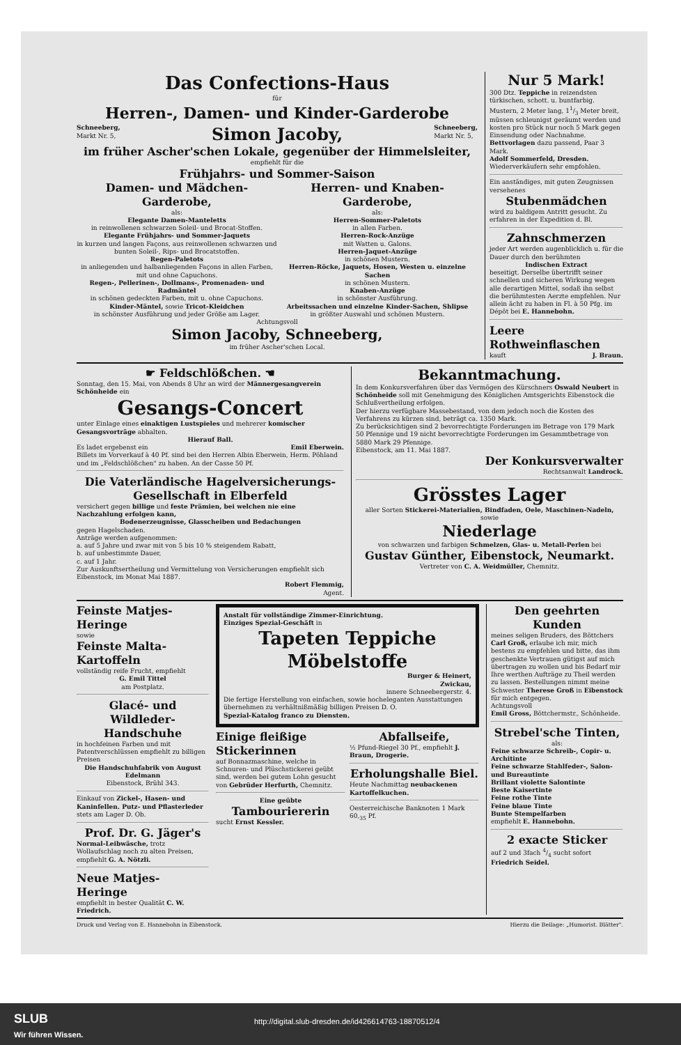Das Confections-Haus
für
Herren-, Damen- und Kinder-Garderobe
Schneeberg,
Markt Nr. 5, Simon Jacoby, Schneeberg,
Markt Nr. 5,
im früher Ascher'schen Lokale, gegenüber der Himmelsleiter,
empfiehlt für die
Frühjahrs- und Sommer-Saison
Damen- und Mädchen-Garderobe,
als:
Elegante Damen-Manteletts
in reinwollenen schwarzen Soleil- und Brocat-Stoffen.
Elegante Frühjahrs- und Sommer-Jaquets
in kurzen und langen Façons, aus reinwollenen schwarzen und bunten Soleil-, Rips- und Brocatstoffen.
Regen-Paletots
in anliegenden und halbanliegenden Façons in allen Farben, mit und ohne Capuchons.
Regen-, Pellerinen-, Dollmans-, Promenaden- und Radmäntel
in schönen gedeckten Farben, mit u. ohne Capuchons.
Kinder-Mäntel, sowie Tricot-Kleidchen
in schönster Ausführung und jeder Größe am Lager.
Herren- und Knaben-Garderobe,
als:
Herren-Sommer-Paletots
in allen Farben.
Herren-Rock-Anzüge
mit Watten u. Galons.
Herren-Jaquet-Anzüge
in schönen Mustern.
Herren-Röcke, Jaquets, Hosen, Westen u. einzelne Sachen
in schönen Mustern.
Knaben-Anzüge
in schönster Ausführung.
Arbeitssachen und einzelne Kinder-Sachen, Shlipse
in größter Auswahl und schönen Mustern.
Achtungsvoll
Simon Jacoby, Schneeberg,
im früher Ascher'schen Local.
Nur 5 Mark!
300 Dtz. Teppiche in reizendsten türkischen, schott. u. buntfarbig. Mustern, 2 Meter lang, 11/3 Meter breit, müssen schleunigst geräumt werden und kosten pro Stück nur noch 5 Mark gegen Einsendung oder Nachnahme. Bettvorlagen dazu passend, Paar 3 Mark.
Adolf Sommerfeld, Dresden.
Wiederverkäufern sehr empfohlen.
Ein anständiges, mit guten Zeugnissen versehenes
Stubenmädchen
wird zu baldigem Antritt gesucht. Zu erfahren in der Expedition d. Bl.
Zahnschmerzen
jeder Art werden augenblicklich u. für die Dauer durch den berühmten
Indischen Extract
beseitigt. Derselbe übertrifft seiner schnellen und sicheren Wirkung wegen alle derartigen Mittel, sodaß ihn selbst die berühmtesten Aerzte empfehlen. Nur allein ächt zu haben in Fl. à 50 Pfg. im Dépôt bei E. Hannebohn.
Leere Rothweinflaschen
kauft J. Braun.
☛ Feldschlößchen. ☚
Sonntag, den 15. Mai, von Abends 8 Uhr an wird der Männergesangverein Schönheide ein
Gesangs-Concert
unter Einlage eines einaktigen Lustspieles und mehrerer komischer Gesangsvorträge abhalten.
Hierauf Ball.
Es ladet ergebenst ein Emil Eberwein.
Billets im Vorverkauf à 40 Pf. sind bei den Herren Albin Eberwein, Herm. Pöhland und im „Feldschlößchen" zu haben. An der Casse 50 Pf.
Die Vaterländische Hagelversicherungs-Gesellschaft in Elberfeld
versichert gegen billige und feste Prämien, bei welchen nie eine Nachzahlung erfolgen kann,
Bodenerzeugnisse, Glasscheiben und Bedachungen
gegen Hagelschaden.
Anträge werden aufgenommen:
a. auf 5 Jahre und zwar mit von 5 bis 10 % steigendem Rabatt,
b. auf unbestimmte Dauer,
c. auf 1 Jahr.
Zur Auskunftsertheilung und Vermittelung von Versicherungen empfiehlt sich Eibenstock, im Monat Mai 1887.
Robert Flemmig,
Agent.
Bekanntmachung.
In dem Konkursverfahren über das Vermögen des Kürschners Oswald Neubert in Schönheide soll mit Genehmigung des Königlichen Amtsgerichts Eibenstock die Schlußvertheilung erfolgen.
Der hierzu verfügbare Massebestand, von dem jedoch noch die Kosten des Verfahrens zu kürzen sind, beträgt ca. 1350 Mark.
Zu berücksichtigen sind 2 bevorrechtigte Forderungen im Betrage von 179 Mark 50 Pfennige und 19 nicht bevorrechtigte Forderungen im Gesammtbetrage von 5880 Mark 29 Pfennige.
Eibenstock, am 11. Mai 1887.
Der Konkursverwalter
Rechtsanwalt Landrock.
Grösstes Lager
aller Sorten Stickerei-Materialien, Bindfaden, Oele, Maschinen-Nadeln, sowie
Niederlage
von schwarzen und farbigen Schmelzen, Glas- u. Metall-Perlen bei
Gustav Günther, Eibenstock, Neumarkt.
Vertreter von C. A. Weidmüller, Chemnitz.
Feinste Matjes-Heringe
sowie
Feinste Malta-Kartoffeln
vollständig reife Frucht, empfiehlt
G. Emil Tittel
am Postplatz.
Glacé- und Wildleder-Handschuhe
in hochfeinen Farben und mit Patentverschlüssen empfiehlt zu billigen Preisen
Die Handschuhfabrik von August Edelmann
Eibenstock, Brühl 343.
Einkauf von Zickel-, Hasen- und Kaninfellen. Putz- und Pflasterleder stets am Lager D. Ob.
Prof. Dr. G. Jäger's
Normal-Leibwäsche, trotz Wollaufschlag noch zu alten Preisen, empfiehlt G. A. Nötzli.
Neue Matjes-Heringe
empfiehlt in bester Qualität C. W. Friedrich.
Anstalt für vollständige Zimmer-Einrichtung.
Einziges Spezial-Geschäft in
Tapeten Teppiche Möbelstoffe
Burger & Heinert,
Zwickau,
innere Schneebergerstr. 4.
Die fertige Herstellung von einfachen, sowie hocheleganten Ausstattungen übernehmen zu verhältnißmäßig billigen Preisen D. O.
Spezial-Katalog franco zu Diensten.
Einige fleißige Stickerinnen
auf Bonnazmaschine, welche in Schnuren- und Plüschstickerei geübt sind, werden bei gutem Lohn gesucht von Gebrüder Herfurth, Chemnitz.
Eine geübte
Tambouriererin
sucht Ernst Kessler.
Abfallseife,
½ Pfund-Riegel 30 Pf., empfiehlt J. Braun, Drogerie.
Erholungshalle Biel.
Heute Nachmittag neubackenen Kartoffelkuchen.
Oesterreichische Banknoten 1 Mark 60,<sub>35</sub> Pf.
Den geehrten Kunden
meines seligen Bruders, des Böttchers Carl Groß, erlaube ich mir, mich bestens zu empfehlen und bitte, das ihm geschenkte Vertrauen gütigst auf mich übertragen zu wollen und bis Bedarf mir Ihre werthen Aufträge zu Theil werden zu lassen. Bestellungen nimmt meine Schwester Therese Groß in Eibenstock für mich entgegen.
Achtungsvoll
Emil Gross, Böttchermstr., Schönheide.
Strebel'sche Tinten,
als:
Feine schwarze Schreib-, Copir- u. Architinte
Feine schwarze Stahlfeder-, Salon- und Bureautinte
Brillant violette Salontinte
Beste Kaisertinte
Feine rothe Tinte
Feine blaue Tinte
Bunte Stempelfarben
empfiehlt E. Hannebohn.
2 exacte Sticker
auf 2 und 3fach 4/4 sucht sofort Friedrich Seidel.
Druck und Verlag von E. Hannebohn in Eibenstock. Hierzu die Beilage: „Humorist. Blätter".
SLUB
Wir führen Wissen.
http://digital.slub-dresden.de/id426614763-18870512/4